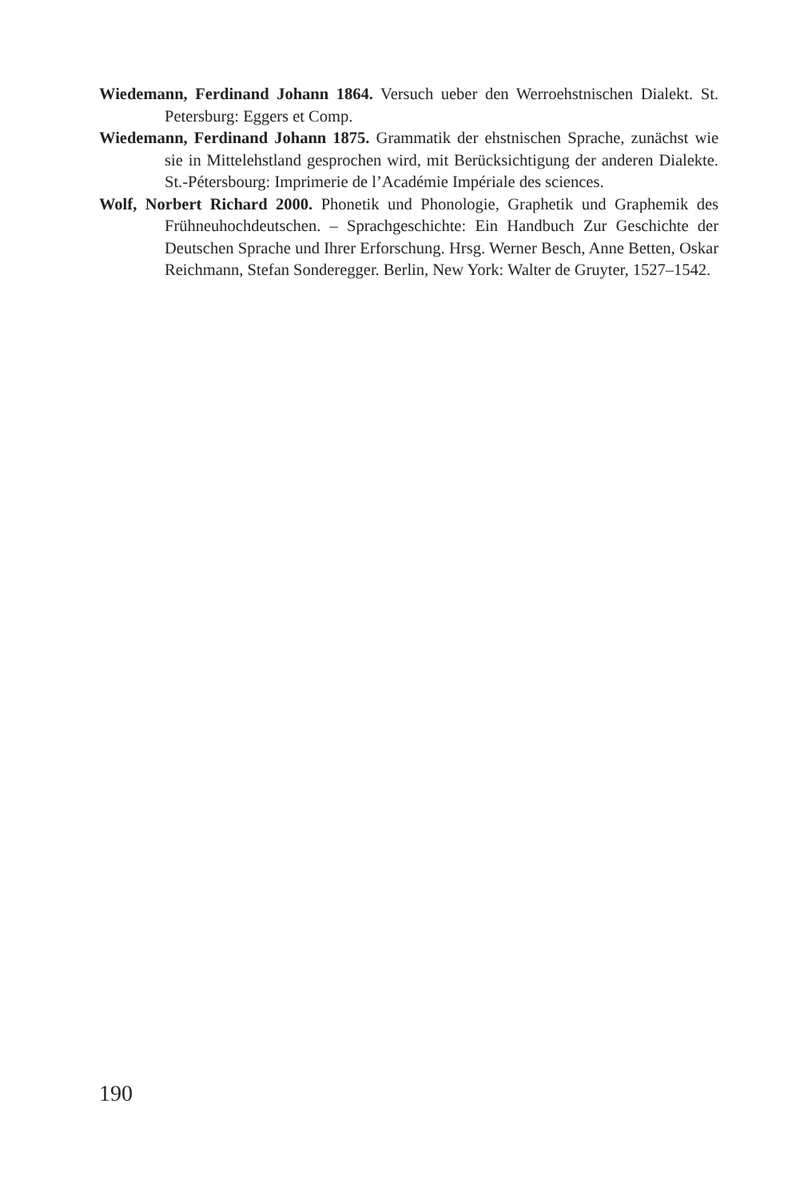Wiedemann, Ferdinand Johann 1864. Versuch ueber den Werroehstnischen Dialekt. St. Petersburg: Eggers et Comp.
Wiedemann, Ferdinand Johann 1875. Grammatik der ehstnischen Sprache, zunächst wie sie in Mittelehstland gesprochen wird, mit Berücksichtigung der anderen Dialekte. St.-Pétersbourg: Imprimerie de l’Académie Impériale des sciences.
Wolf, Norbert Richard 2000. Phonetik und Phonologie, Graphetik und Graphemik des Frühneuhochdeutschen. – Sprachgeschichte: Ein Handbuch Zur Geschichte der Deutschen Sprache und Ihrer Erforschung. Hrsg. Werner Besch, Anne Betten, Oskar Reichmann, Stefan Sonderegger. Berlin, New York: Walter de Gruyter, 1527–1542.
190